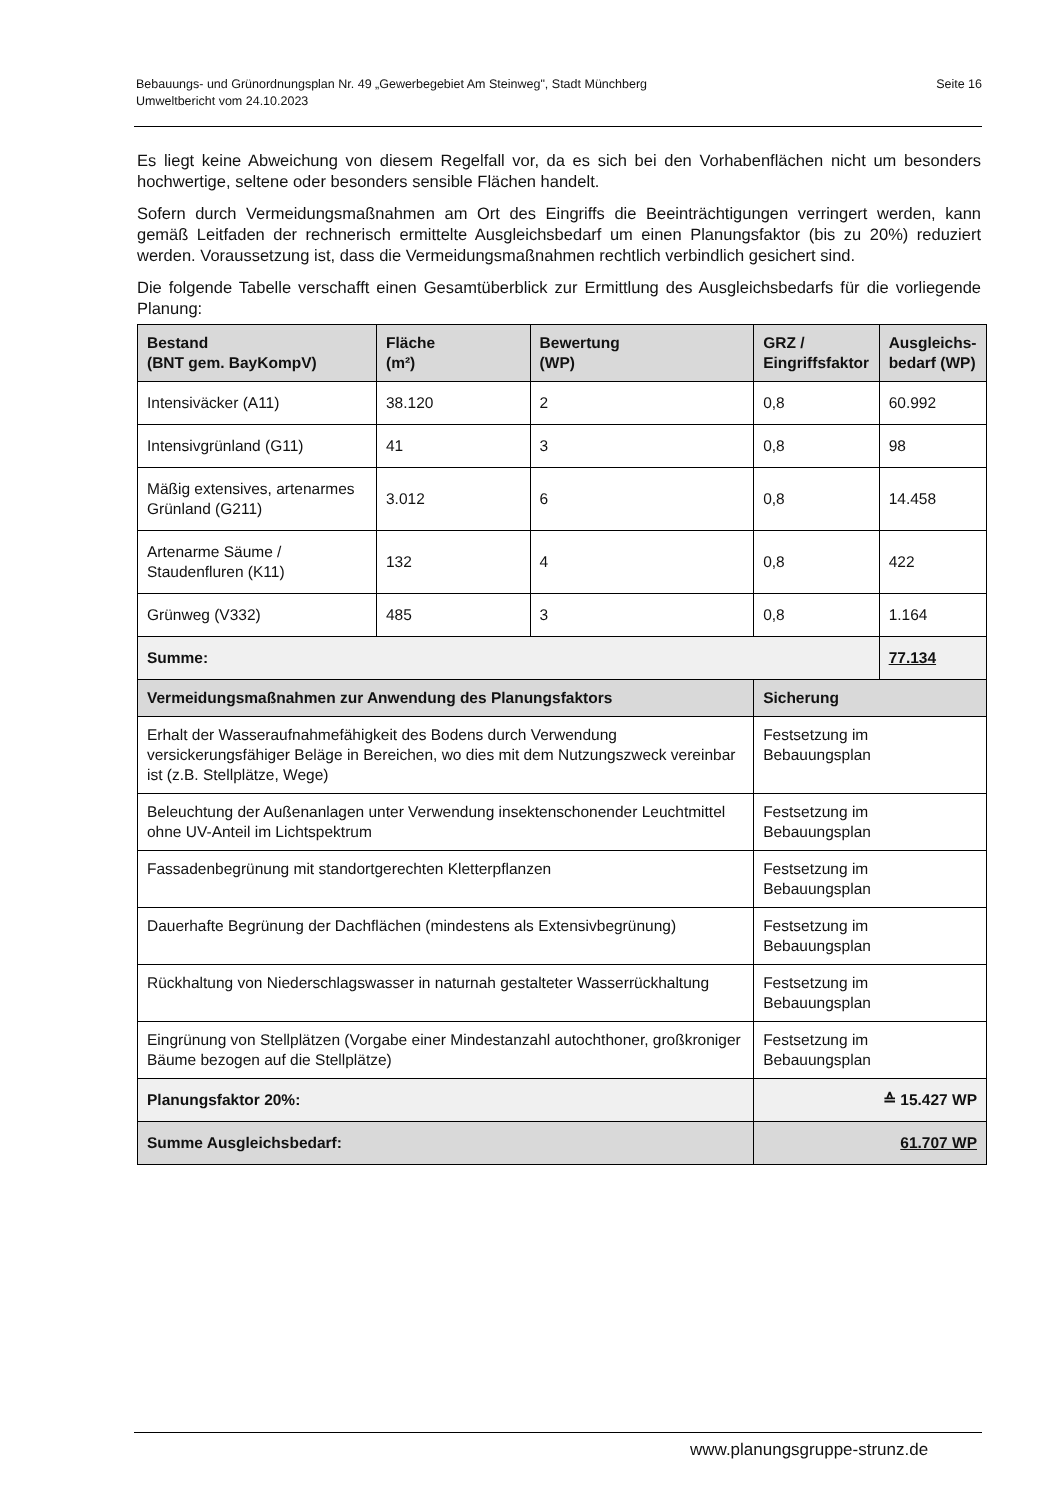Bebauungs- und Grünordnungsplan Nr. 49 „Gewerbegebiet Am Steinweg", Stadt Münchberg
Umweltbericht vom 24.10.2023
Seite 16
Es liegt keine Abweichung von diesem Regelfall vor, da es sich bei den Vorhabenflächen nicht um besonders hochwertige, seltene oder besonders sensible Flächen handelt.
Sofern durch Vermeidungsmaßnahmen am Ort des Eingriffs die Beeinträchtigungen verringert werden, kann gemäß Leitfaden der rechnerisch ermittelte Ausgleichsbedarf um einen Planungsfaktor (bis zu 20%) reduziert werden. Voraussetzung ist, dass die Vermeidungsmaßnahmen rechtlich verbindlich gesichert sind.
Die folgende Tabelle verschafft einen Gesamtüberblick zur Ermittlung des Ausgleichsbedarfs für die vorliegende Planung:
| Bestand (BNT gem. BayKompV) | Fläche (m²) | Bewertung (WP) | GRZ / Eingriffsfaktor | Ausgleichs- bedarf (WP) |
| --- | --- | --- | --- | --- |
| Intensiväcker (A11) | 38.120 | 2 | 0,8 | 60.992 |
| Intensivgrünland (G11) | 41 | 3 | 0,8 | 98 |
| Mäßig extensives, artenarmes Grünland (G211) | 3.012 | 6 | 0,8 | 14.458 |
| Artenarme Säume / Staudenfluren (K11) | 132 | 4 | 0,8 | 422 |
| Grünweg (V332) | 485 | 3 | 0,8 | 1.164 |
| Summe: | | | | 77.134 |
| Vermeidungsmaßnahmen zur Anwendung des Planungsfaktors | | | Sicherung | |
| Erhalt der Wasseraufnahmefähigkeit des Bodens durch Verwendung versickerungsfähiger Beläge in Bereichen, wo dies mit dem Nutzungszweck vereinbar ist (z.B. Stellplätze, Wege) | | | Festsetzung im Bebauungsplan | |
| Beleuchtung der Außenanlagen unter Verwendung insektenschonender Leuchtmittel ohne UV-Anteil im Lichtspektrum | | | Festsetzung im Bebauungsplan | |
| Fassadenbegrünung mit standortgerechten Kletterpflanzen | | | Festsetzung im Bebauungsplan | |
| Dauerhafte Begrünung der Dachflächen (mindestens als Extensivbegrünung) | | | Festsetzung im Bebauungsplan | |
| Rückhaltung von Niederschlagswasser in naturnah gestalteter Wasserrückhaltung | | | Festsetzung im Bebauungsplan | |
| Eingrünung von Stellplätzen (Vorgabe einer Mindestanzahl autochthoner, großkroniger Bäume bezogen auf die Stellplätze) | | | Festsetzung im Bebauungsplan | |
| Planungsfaktor 20%: | | | ≙ 15.427 WP | |
| Summe Ausgleichsbedarf: | | | 61.707 WP | |
www.planungsgruppe-strunz.de